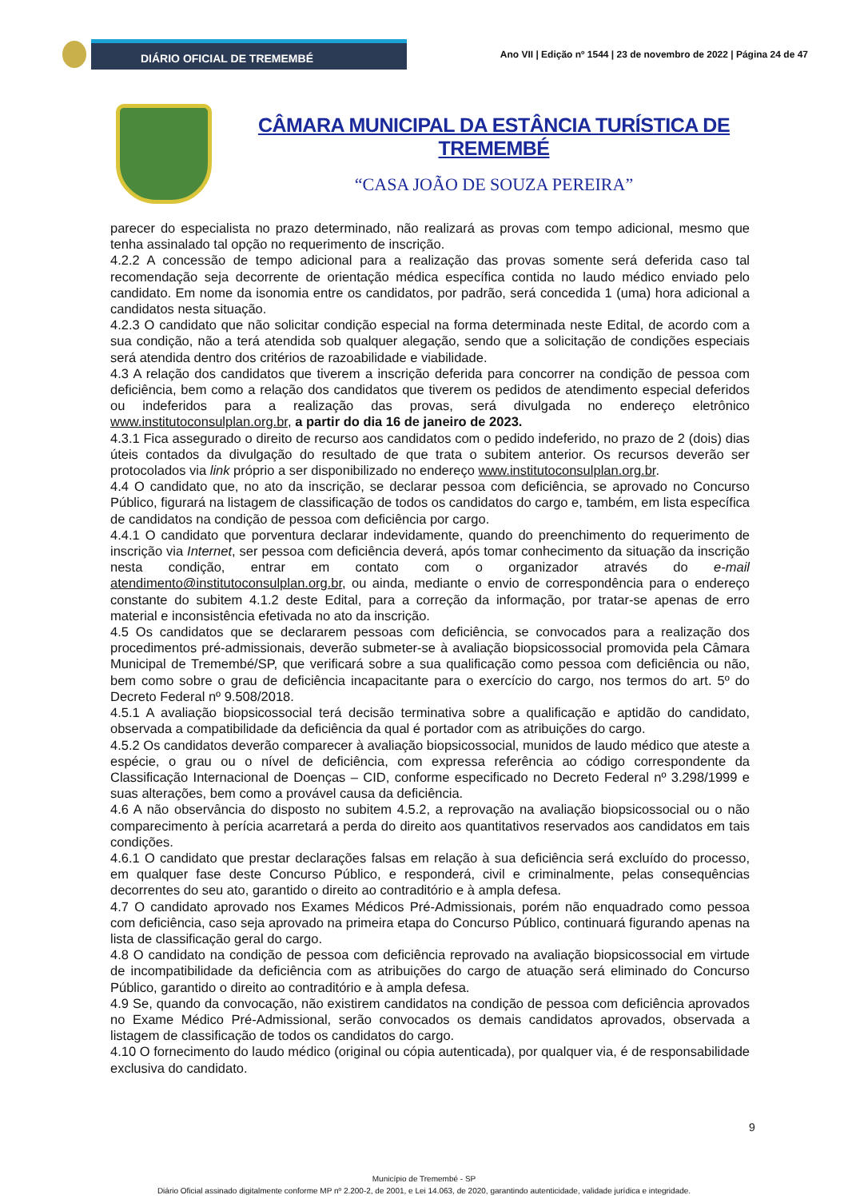DIÁRIO OFICIAL DE TREMEMBÉ
Ano VII | Edição nº 1544 | 23 de novembro de 2022 | Página 24 de 47
CÂMARA MUNICIPAL DA ESTÂNCIA TURÍSTICA DE TREMEMBÉ
“CASA JOÃO DE SOUZA PEREIRA”
parecer do especialista no prazo determinado, não realizará as provas com tempo adicional, mesmo que tenha assinalado tal opção no requerimento de inscrição.
4.2.2 A concessão de tempo adicional para a realização das provas somente será deferida caso tal recomendação seja decorrente de orientação médica específica contida no laudo médico enviado pelo candidato. Em nome da isonomia entre os candidatos, por padrão, será concedida 1 (uma) hora adicional a candidatos nesta situação.
4.2.3 O candidato que não solicitar condição especial na forma determinada neste Edital, de acordo com a sua condição, não a terá atendida sob qualquer alegação, sendo que a solicitação de condições especiais será atendida dentro dos critérios de razoabilidade e viabilidade.
4.3 A relação dos candidatos que tiverem a inscrição deferida para concorrer na condição de pessoa com deficiência, bem como a relação dos candidatos que tiverem os pedidos de atendimento especial deferidos ou indeferidos para a realização das provas, será divulgada no endereço eletrônico www.institutoconsulplan.org.br, a partir do dia 16 de janeiro de 2023.
4.3.1 Fica assegurado o direito de recurso aos candidatos com o pedido indeferido, no prazo de 2 (dois) dias úteis contados da divulgação do resultado de que trata o subitem anterior. Os recursos deverão ser protocolados via link próprio a ser disponibilizado no endereço www.institutoconsulplan.org.br.
4.4 O candidato que, no ato da inscrição, se declarar pessoa com deficiência, se aprovado no Concurso Público, figurará na listagem de classificação de todos os candidatos do cargo e, também, em lista específica de candidatos na condição de pessoa com deficiência por cargo.
4.4.1 O candidato que porventura declarar indevidamente, quando do preenchimento do requerimento de inscrição via Internet, ser pessoa com deficiência deverá, após tomar conhecimento da situação da inscrição nesta condição, entrar em contato com o organizador através do e-mail atendimento@institutoconsulplan.org.br, ou ainda, mediante o envio de correspondência para o endereço constante do subitem 4.1.2 deste Edital, para a correção da informação, por tratar-se apenas de erro material e inconsistência efetivada no ato da inscrição.
4.5 Os candidatos que se declararem pessoas com deficiência, se convocados para a realização dos procedimentos pré-admissionais, deverão submeter-se à avaliação biopsicossocial promovida pela Câmara Municipal de Tremembé/SP, que verificará sobre a sua qualificação como pessoa com deficiência ou não, bem como sobre o grau de deficiência incapacitante para o exercício do cargo, nos termos do art. 5º do Decreto Federal nº 9.508/2018.
4.5.1 A avaliação biopsicossocial terá decisão terminativa sobre a qualificação e aptidão do candidato, observada a compatibilidade da deficiência da qual é portador com as atribuições do cargo.
4.5.2 Os candidatos deverão comparecer à avaliação biopsicossocial, munidos de laudo médico que ateste a espécie, o grau ou o nível de deficiência, com expressa referência ao código correspondente da Classificação Internacional de Doenças – CID, conforme especificado no Decreto Federal nº 3.298/1999 e suas alterações, bem como a provável causa da deficiência.
4.6 A não observância do disposto no subitem 4.5.2, a reprovação na avaliação biopsicossocial ou o não comparecimento à perícia acarretará a perda do direito aos quantitativos reservados aos candidatos em tais condições.
4.6.1 O candidato que prestar declarações falsas em relação à sua deficiência será excluído do processo, em qualquer fase deste Concurso Público, e responderá, civil e criminalmente, pelas consequências decorrentes do seu ato, garantido o direito ao contraditório e à ampla defesa.
4.7 O candidato aprovado nos Exames Médicos Pré-Admissionais, porém não enquadrado como pessoa com deficiência, caso seja aprovado na primeira etapa do Concurso Público, continuará figurando apenas na lista de classificação geral do cargo.
4.8 O candidato na condição de pessoa com deficiência reprovado na avaliação biopsicossocial em virtude de incompatibilidade da deficiência com as atribuições do cargo de atuação será eliminado do Concurso Público, garantido o direito ao contraditório e à ampla defesa.
4.9 Se, quando da convocação, não existirem candidatos na condição de pessoa com deficiência aprovados no Exame Médico Pré-Admissional, serão convocados os demais candidatos aprovados, observada a listagem de classificação de todos os candidatos do cargo.
4.10 O fornecimento do laudo médico (original ou cópia autenticada), por qualquer via, é de responsabilidade exclusiva do candidato.
9
Município de Tremembé - SP
Diário Oficial assinado digitalmente conforme MP nº 2.200-2, de 2001, e Lei 14.063, de 2020, garantindo autenticidade, validade jurídica e integridade.